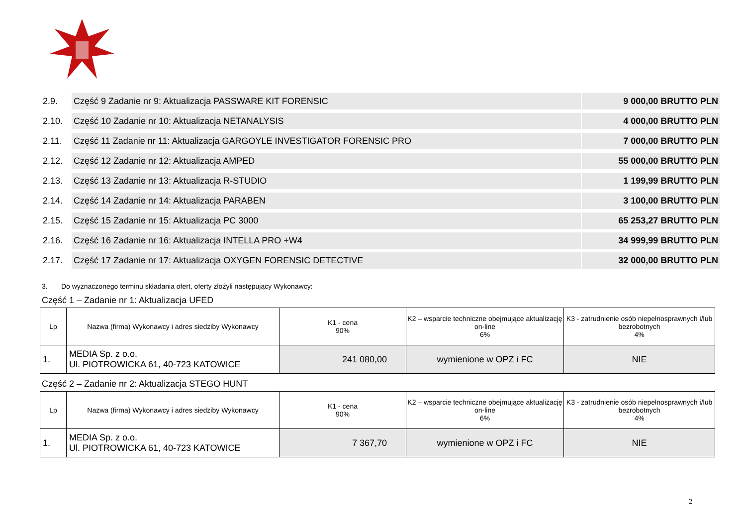| 2.9. | Część 9 Zadanie nr 9: Aktualizacja PASSWARE KIT FORENSIC | 9 000,00 BRUTTO PLN |
| 2.10. | Część 10 Zadanie nr 10: Aktualizacja NETANALYSIS | 4 000,00 BRUTTO PLN |
| 2.11. | Część 11 Zadanie nr 11: Aktualizacja GARGOYLE INVESTIGATOR FORENSIC PRO | 7 000,00 BRUTTO PLN |
| 2.12. | Część 12 Zadanie nr 12: Aktualizacja AMPED | 55 000,00 BRUTTO PLN |
| 2.13. | Część 13 Zadanie nr 13: Aktualizacja R-STUDIO | 1 199,99 BRUTTO PLN |
| 2.14. | Część 14 Zadanie nr 14: Aktualizacja PARABEN | 3 100,00 BRUTTO PLN |
| 2.15. | Część 15 Zadanie nr 15: Aktualizacja PC 3000 | 65 253,27 BRUTTO PLN |
| 2.16. | Część 16 Zadanie nr 16: Aktualizacja INTELLA PRO +W4 | 34 999,99 BRUTTO PLN |
| 2.17. | Część 17 Zadanie nr 17: Aktualizacja OXYGEN FORENSIC DETECTIVE | 32 000,00 BRUTTO PLN |
3. Do wyznaczonego terminu składania ofert, oferty złożyli następujący Wykonawcy:
Część 1 – Zadanie nr 1: Aktualizacja UFED
| Lp | Nazwa (firma) Wykonawcy i adres siedziby Wykonawcy | K1 - cena 90% | K2 – wsparcie techniczne obejmujące aktualizację on-line 6% | K3 - zatrudnienie osób niepełnosprawnych i/lub bezrobotnych 4% |
| --- | --- | --- | --- | --- |
| 1. | MEDIA Sp. z o.o. Ul. PIOTROWICKA 61, 40-723 KATOWICE | 241 080,00 | wymienione w OPZ i FC | NIE |
Część 2 – Zadanie nr 2: Aktualizacja STEGO HUNT
| Lp | Nazwa (firma) Wykonawcy i adres siedziby Wykonawcy | K1 - cena 90% | K2 – wsparcie techniczne obejmujące aktualizację on-line 6% | K3 - zatrudnienie osób niepełnosprawnych i/lub bezrobotnych 4% |
| --- | --- | --- | --- | --- |
| 1. | MEDIA Sp. z o.o. Ul. PIOTROWICKA 61, 40-723 KATOWICE | 7 367,70 | wymienione w OPZ i FC | NIE |
2